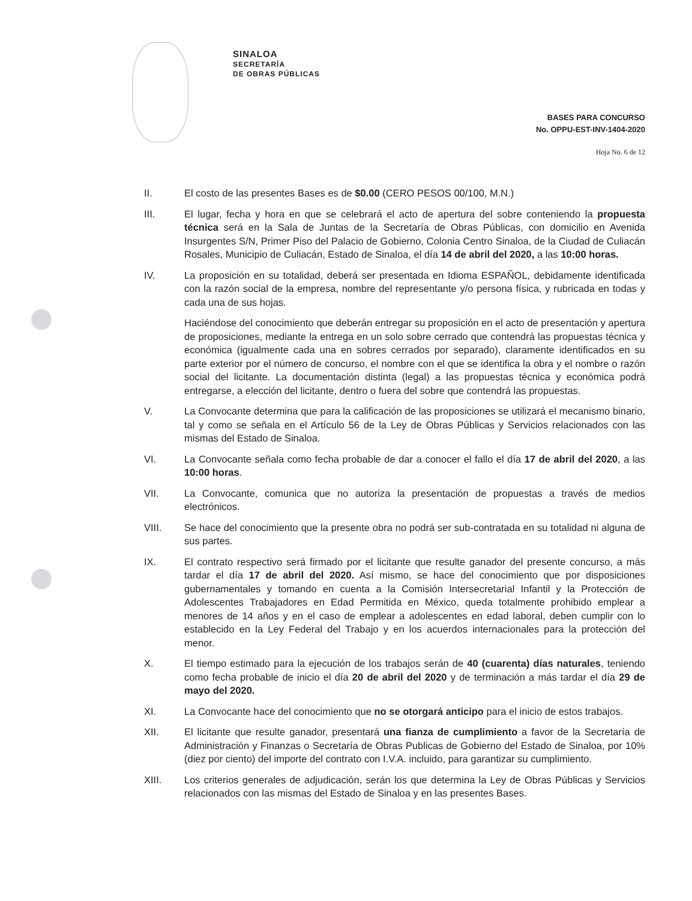SINALOA
SECRETARÍA
DE OBRAS PÚBLICAS
BASES PARA CONCURSO
No. OPPU-EST-INV-1404-2020
Hoja No. 6 de 12
II. El costo de las presentes Bases es de $0.00 (CERO PESOS 00/100, M.N.)
III. El lugar, fecha y hora en que se celebrará el acto de apertura del sobre conteniendo la propuesta técnica será en la Sala de Juntas de la Secretaría de Obras Públicas, con domicilio en Avenida Insurgentes S/N, Primer Piso del Palacio de Gobierno, Colonia Centro Sinaloa, de la Ciudad de Culiacán Rosales, Municipio de Culiacán, Estado de Sinaloa, el día 14 de abril del 2020, a las 10:00 horas.
IV. La proposición en su totalidad, deberá ser presentada en Idioma ESPAÑOL, debidamente identificada con la razón social de la empresa, nombre del representante y/o persona física, y rubricada en todas y cada una de sus hojas.
Haciéndose del conocimiento que deberán entregar su proposición en el acto de presentación y apertura de proposiciones, mediante la entrega en un solo sobre cerrado que contendrá las propuestas técnica y económica (igualmente cada una en sobres cerrados por separado), claramente identificados en su parte exterior por el número de concurso, el nombre con el que se identifica la obra y el nombre o razón social del licitante. La documentación distinta (legal) a las propuestas técnica y económica podrá entregarse, a elección del licitante, dentro o fuera del sobre que contendrá las propuestas.
V. La Convocante determina que para la calificación de las proposiciones se utilizará el mecanismo binario, tal y como se señala en el Artículo 56 de la Ley de Obras Públicas y Servicios relacionados con las mismas del Estado de Sinaloa.
VI. La Convocante señala como fecha probable de dar a conocer el fallo el día 17 de abril del 2020, a las 10:00 horas.
VII. La Convocante, comunica que no autoriza la presentación de propuestas a través de medios electrónicos.
VIII. Se hace del conocimiento que la presente obra no podrá ser sub-contratada en su totalidad ni alguna de sus partes.
IX. El contrato respectivo será firmado por el licitante que resulte ganador del presente concurso, a más tardar el día 17 de abril del 2020. Así mismo, se hace del conocimiento que por disposiciones gubernamentales y tomando en cuenta a la Comisión Intersecretarial Infantil y la Protección de Adolescentes Trabajadores en Edad Permitida en México, queda totalmente prohibido emplear a menores de 14 años y en el caso de emplear a adolescentes en edad laboral, deben cumplir con lo establecido en la Ley Federal del Trabajo y en los acuerdos internacionales para la protección del menor.
X. El tiempo estimado para la ejecución de los trabajos serán de 40 (cuarenta) días naturales, teniendo como fecha probable de inicio el día 20 de abril del 2020 y de terminación a más tardar el día 29 de mayo del 2020.
XI. La Convocante hace del conocimiento que no se otorgará anticipo para el inicio de estos trabajos.
XII. El licitante que resulte ganador, presentará una fianza de cumplimiento a favor de la Secretaría de Administración y Finanzas o Secretaría de Obras Publicas de Gobierno del Estado de Sinaloa, por 10% (diez por ciento) del importe del contrato con I.V.A. incluido, para garantizar su cumplimiento.
XIII. Los criterios generales de adjudicación, serán los que determina la Ley de Obras Públicas y Servicios relacionados con las mismas del Estado de Sinaloa y en las presentes Bases.